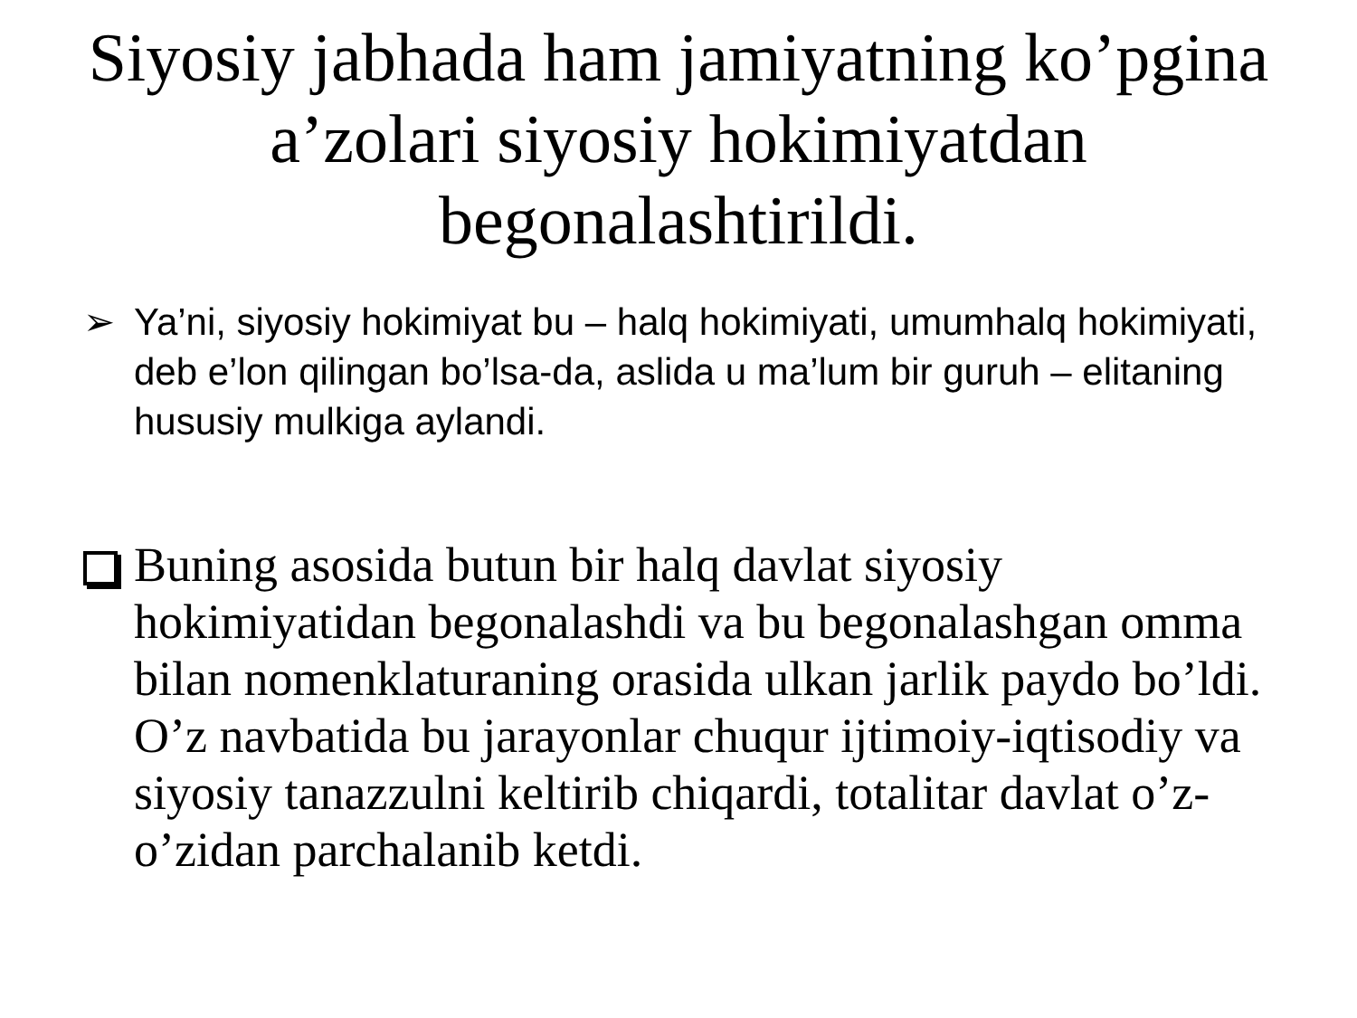Siyosiy jabhada ham jamiyatning ko’pgina
a’zolari siyosiy hokimiyatdan
begonalashtirildi.
➢ Ya’ni, siyosiy hokimiyat bu – halq hokimiyati, umumhalq hokimiyati, deb e’lon qilingan bo’lsa-da, aslida u ma’lum bir guruh – elitaning hususiy mulkiga aylandi.
Buning asosida butun bir halq davlat siyosiy hokimiyatidan begonalashdi va bu begonalashgan omma bilan nomenklaturaning orasida ulkan jarlik paydo bo’ldi. O’z navbatida bu jarayonlar chuqur ijtimoiy-iqtisodiy va siyosiy tanazzulni keltirib chiqardi, totalitar davlat o’z-o’zidan parchalanib ketdi.